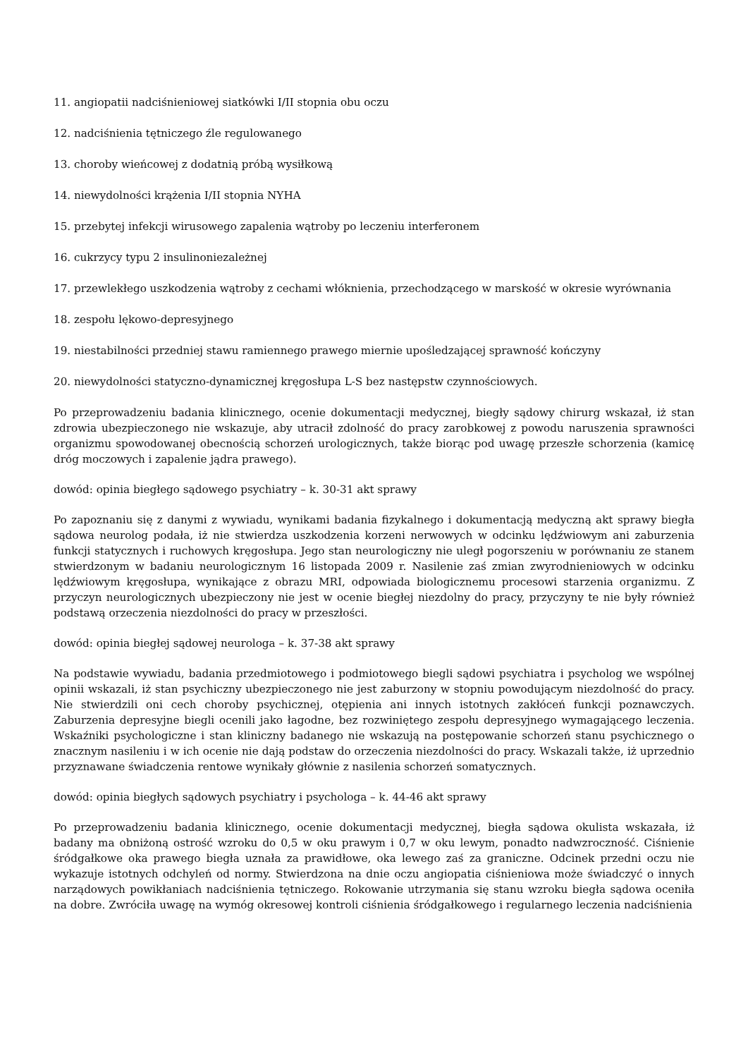11. angiopatii nadciśnieniowej siatkówki I/II stopnia obu oczu
12. nadciśnienia tętniczego źle regulowanego
13. choroby wieńcowej z dodatnią próbą wysiłkową
14. niewydolności krążenia I/II stopnia NYHA
15. przebytej infekcji wirusowego zapalenia wątroby po leczeniu interferonem
16. cukrzycy typu 2 insulinoniezależnej
17. przewlekłego uszkodzenia wątroby z cechami włóknienia, przechodzącego w marskość w okresie wyrównania
18. zespołu lękowo-depresyjnego
19. niestabilności przedniej stawu ramiennego prawego miernie upośledzającej sprawność kończyny
20. niewydolności statyczno-dynamicznej kręgosłupa L-S bez następstw czynnościowych.
Po przeprowadzeniu badania klinicznego, ocenie dokumentacji medycznej, biegły sądowy chirurg wskazał, iż stan zdrowia ubezpieczonego nie wskazuje, aby utracił zdolność do pracy zarobkowej z powodu naruszenia sprawności organizmu spowodowanej obecnością schorzeń urologicznych, także biorąc pod uwagę przeszłe schorzenia (kamicę dróg moczowych i zapalenie jądra prawego).
dowód: opinia biegłego sądowego psychiatry – k. 30-31 akt sprawy
Po zapoznaniu się z danymi z wywiadu, wynikami badania fizykalnego i dokumentacją medyczną akt sprawy biegła sądowa neurolog podała, iż nie stwierdza uszkodzenia korzeni nerwowych w odcinku lędźwiowym ani zaburzenia funkcji statycznych i ruchowych kręgosłupa. Jego stan neurologiczny nie uległ pogorszeniu w porównaniu ze stanem stwierdzonym w badaniu neurologicznym 16 listopada 2009 r. Nasilenie zaś zmian zwyrodnieniowych w odcinku lędźwiowym kręgosłupa, wynikające z obrazu MRI, odpowiada biologicznemu procesowi starzenia organizmu. Z przyczyn neurologicznych ubezpieczony nie jest w ocenie biegłej niezdolny do pracy, przyczyny te nie były również podstawą orzeczenia niezdolności do pracy w przeszłości.
dowód: opinia biegłej sądowej neurologa – k. 37-38 akt sprawy
Na podstawie wywiadu, badania przedmiotowego i podmiotowego biegli sądowi psychiatra i psycholog we wspólnej opinii wskazali, iż stan psychiczny ubezpieczonego nie jest zaburzony w stopniu powodującym niezdolność do pracy. Nie stwierdzili oni cech choroby psychicznej, otępienia ani innych istotnych zakłóceń funkcji poznawczych. Zaburzenia depresyjne biegli ocenili jako łagodne, bez rozwiniętego zespołu depresyjnego wymagającego leczenia. Wskaźniki psychologiczne i stan kliniczny badanego nie wskazują na postępowanie schorzeń stanu psychicznego o znacznym nasileniu i w ich ocenie nie dają podstaw do orzeczenia niezdolności do pracy. Wskazali także, iż uprzednio przyznawane świadczenia rentowe wynikały głównie z nasilenia schorzeń somatycznych.
dowód: opinia biegłych sądowych psychiatry i psychologa – k. 44-46 akt sprawy
Po przeprowadzeniu badania klinicznego, ocenie dokumentacji medycznej, biegła sądowa okulista wskazała, iż badany ma obniżoną ostrość wzroku do 0,5 w oku prawym i 0,7 w oku lewym, ponadto nadwzroczność. Ciśnienie śródgałkowe oka prawego biegła uznała za prawidłowe, oka lewego zaś za graniczne. Odcinek przedni oczu nie wykazuje istotnych odchyleń od normy. Stwierdzona na dnie oczu angiopatia ciśnieniowa może świadczyć o innych narządowych powikłaniach nadciśnienia tętniczego. Rokowanie utrzymania się stanu wzroku biegła sądowa oceniła na dobre. Zwróciła uwagę na wymóg okresowej kontroli ciśnienia śródgałkowego i regularnego leczenia nadciśnienia